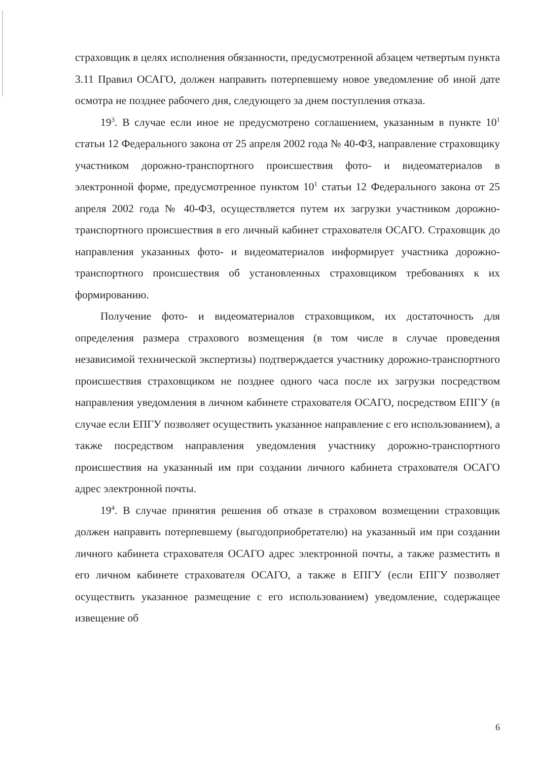страховщик в целях исполнения обязанности, предусмотренной абзацем четвертым пункта 3.11 Правил ОСАГО, должен направить потерпевшему новое уведомление об иной дате осмотра не позднее рабочего дня, следующего за днем поступления отказа.
19<sup>3</sup>. В случае если иное не предусмотрено соглашением, указанным в пункте 10<sup>1</sup> статьи 12 Федерального закона от 25 апреля 2002 года № 40-ФЗ, направление страховщику участником дорожно-транспортного происшествия фото- и видеоматериалов в электронной форме, предусмотренное пунктом 10<sup>1</sup> статьи 12 Федерального закона от 25 апреля 2002 года № 40-ФЗ, осуществляется путем их загрузки участником дорожно-транспортного происшествия в его личный кабинет страхователя ОСАГО. Страховщик до направления указанных фото- и видеоматериалов информирует участника дорожно-транспортного происшествия об установленных страховщиком требованиях к их формированию.
Получение фото- и видеоматериалов страховщиком, их достаточность для определения размера страхового возмещения (в том числе в случае проведения независимой технической экспертизы) подтверждается участнику дорожно-транспортного происшествия страховщиком не позднее одного часа после их загрузки посредством направления уведомления в личном кабинете страхователя ОСАГО, посредством ЕПГУ (в случае если ЕПГУ позволяет осуществить указанное направление с его использованием), а также посредством направления уведомления участнику дорожно-транспортного происшествия на указанный им при создании личного кабинета страхователя ОСАГО адрес электронной почты.
19<sup>4</sup>. В случае принятия решения об отказе в страховом возмещении страховщик должен направить потерпевшему (выгодоприобретателю) на указанный им при создании личного кабинета страхователя ОСАГО адрес электронной почты, а также разместить в его личном кабинете страхователя ОСАГО, а также в ЕПГУ (если ЕПГУ позволяет осуществить указанное размещение с его использованием) уведомление, содержащее извещение об
6